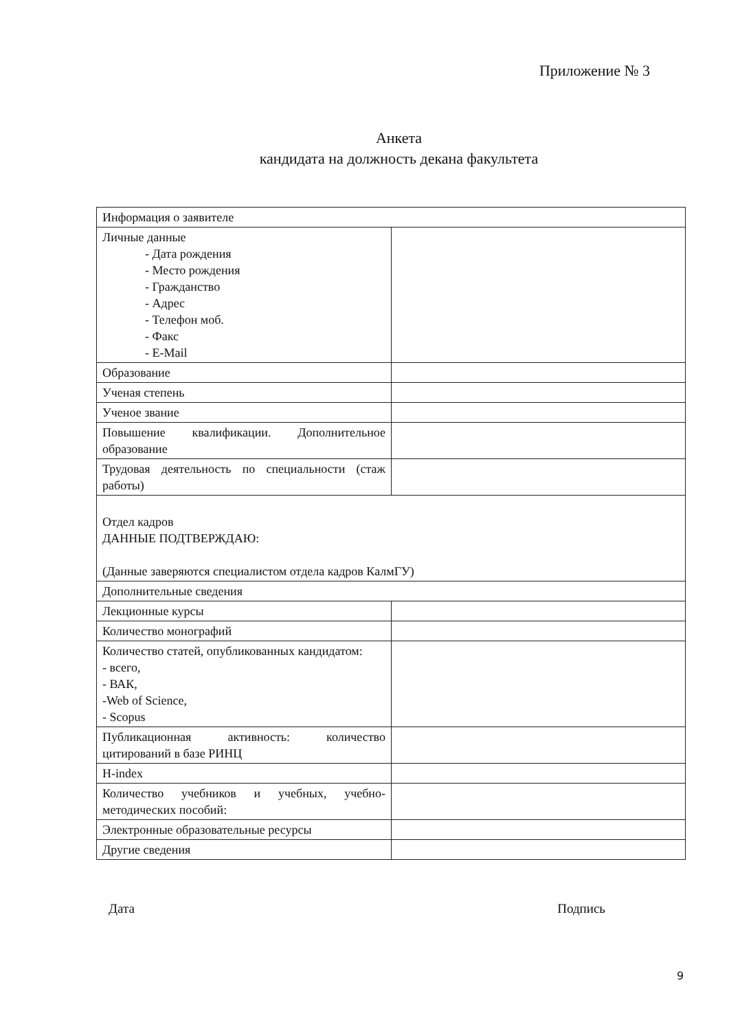Приложение № 3
Анкета
кандидата на должность декана факультета
| Информация о заявителе | |
| Личные данные - Дата рождения - Место рождения - Гражданство - Адрес - Телефон моб. - Факс - E-Mail | |
| Образование | |
| Ученая степень | |
| Ученое звание | |
| Повышение квалификации. Дополнительное образование | |
| Трудовая деятельность по специальности (стаж работы) | |
| Отдел кадров ДАННЫЕ ПОДТВЕРЖДАЮ: (Данные заверяются специалистом отдела кадров КалмГУ) | |
| Дополнительные сведения | |
| Лекционные курсы | |
| Количество монографий | |
| Количество статей, опубликованных кандидатом: - всего, - ВАК, -Web of Science, - Scopus | |
| Публикационная активность: количество цитирований в базе РИНЦ | |
| H-index | |
| Количество учебников и учебных, учебно-методических пособий: | |
| Электронные образовательные ресурсы | |
| Другие сведения | |
Дата Подпись
9